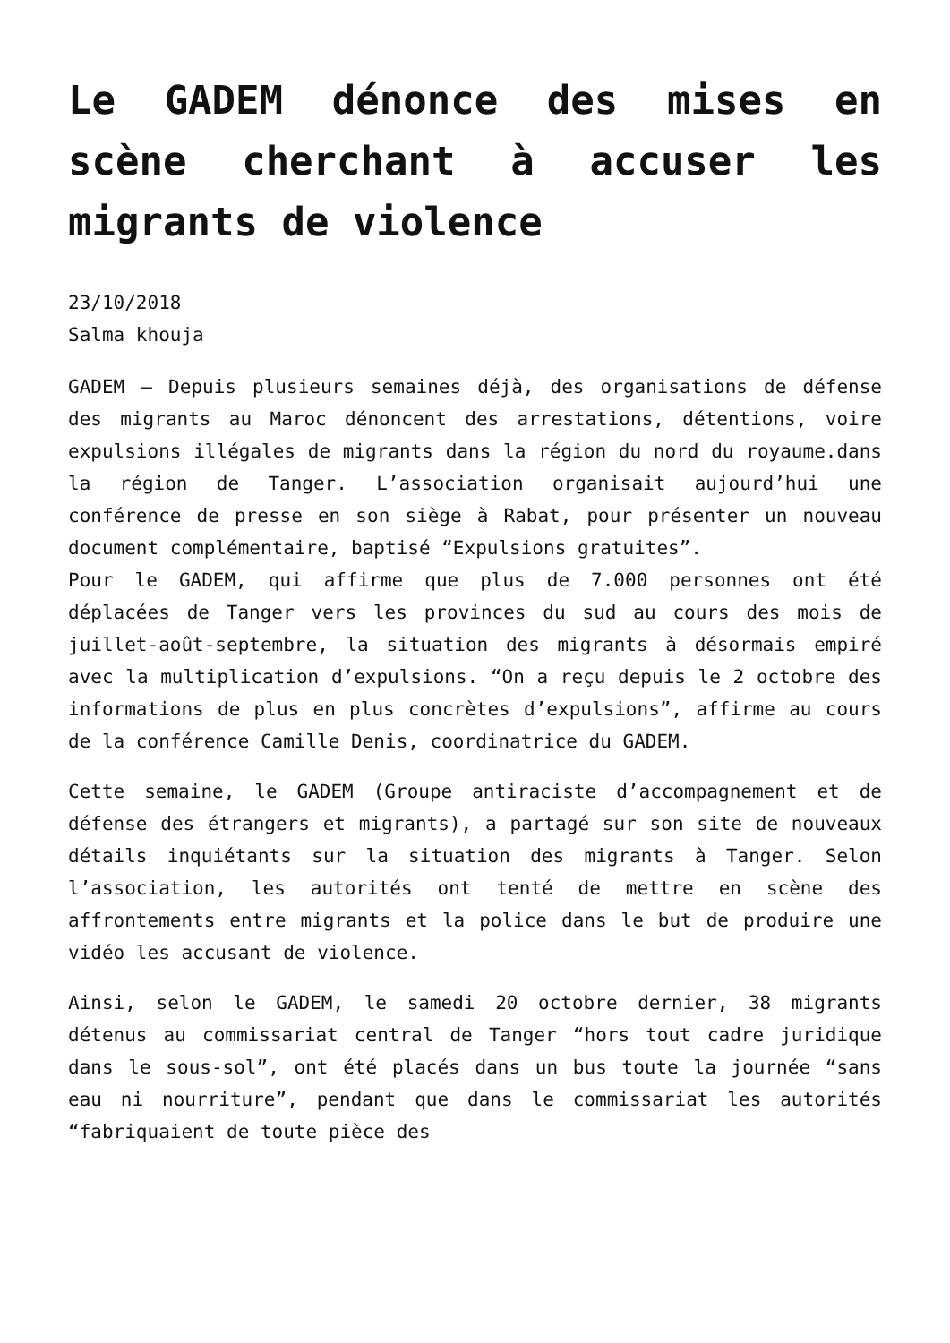Le GADEM dénonce des mises en scène cherchant à accuser les migrants de violence
23/10/2018
Salma khouja
GADEM – Depuis plusieurs semaines déjà, des organisations de défense des migrants au Maroc dénoncent des arrestations, détentions, voire expulsions illégales de migrants dans la région du nord du royaume.dans la région de Tanger. L’association organisait aujourd’hui une conférence de presse en son siège à Rabat, pour présenter un nouveau document complémentaire, baptisé “Expulsions gratuites”.
Pour le GADEM, qui affirme que plus de 7.000 personnes ont été déplacées de Tanger vers les provinces du sud au cours des mois de juillet-août-septembre, la situation des migrants à désormais empiré avec la multiplication d’expulsions. “On a reçu depuis le 2 octobre des informations de plus en plus concrètes d’expulsions”, affirme au cours de la conférence Camille Denis, coordinatrice du GADEM.
Cette semaine, le GADEM (Groupe antiraciste d’accompagnement et de défense des étrangers et migrants), a partagé sur son site de nouveaux détails inquiétants sur la situation des migrants à Tanger. Selon l’association, les autorités ont tenté de mettre en scène des affrontements entre migrants et la police dans le but de produire une vidéo les accusant de violence.
Ainsi, selon le GADEM, le samedi 20 octobre dernier, 38 migrants détenus au commissariat central de Tanger “hors tout cadre juridique dans le sous-sol”, ont été placés dans un bus toute la journée “sans eau ni nourriture”, pendant que dans le commissariat les autorités “fabriquaient de toute pièce des